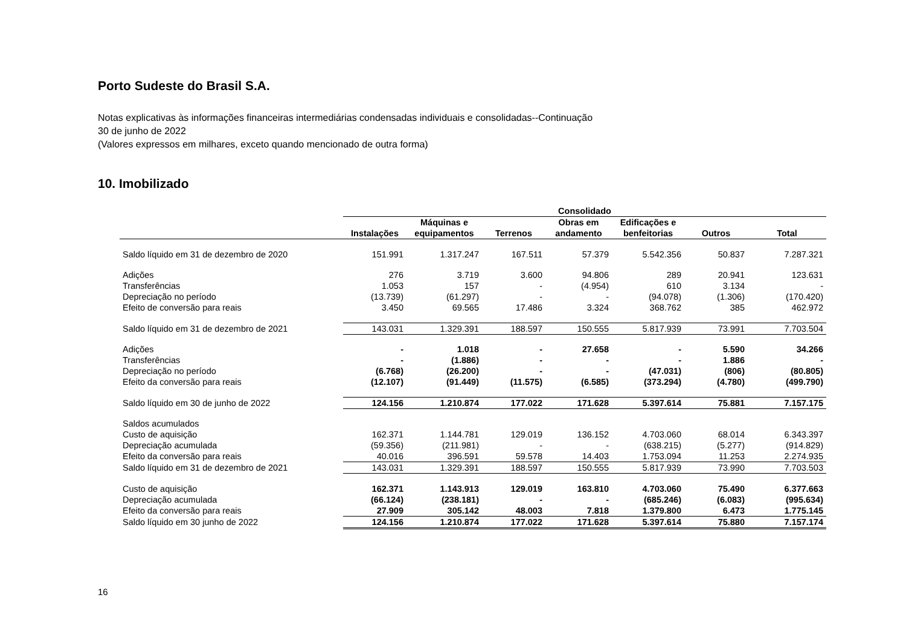Porto Sudeste do Brasil S.A.
Notas explicativas às informações financeiras intermediárias condensadas individuais e consolidadas--Continuação
30 de junho de 2022
(Valores expressos em milhares, exceto quando mencionado de outra forma)
10. Imobilizado
| | Consolidado | | | | | | |
| --- | --- | --- | --- | --- | --- | --- | --- |
| | Instalações | Máquinas e equipamentos | Terrenos | Obras em andamento | Edificações e benfeitorias | Outros | Total |
| Saldo líquido em 31 de dezembro de 2020 | 151.991 | 1.317.247 | 167.511 | 57.379 | 5.542.356 | 50.837 | 7.287.321 |
| Adições | 276 | 3.719 | 3.600 | 94.806 | 289 | 20.941 | 123.631 |
| Transferências | 1.053 | 157 | - | (4.954) | 610 | 3.134 | - |
| Depreciação no período | (13.739) | (61.297) | - | - | (94.078) | (1.306) | (170.420) |
| Efeito de conversão para reais | 3.450 | 69.565 | 17.486 | 3.324 | 368.762 | 385 | 462.972 |
| Saldo líquido em 31 de dezembro de 2021 | 143.031 | 1.329.391 | 188.597 | 150.555 | 5.817.939 | 73.991 | 7.703.504 |
| Adições | - | 1.018 | - | 27.658 | - | 5.590 | 34.266 |
| Transferências | - | (1.886) | - | - | - | 1.886 | - |
| Depreciação no período | (6.768) | (26.200) | - | - | (47.031) | (806) | (80.805) |
| Efeito da conversão para reais | (12.107) | (91.449) | (11.575) | (6.585) | (373.294) | (4.780) | (499.790) |
| Saldo líquido em 30 de junho de 2022 | 124.156 | 1.210.874 | 177.022 | 171.628 | 5.397.614 | 75.881 | 7.157.175 |
| Saldos acumulados | | | | | | | |
| Custo de aquisição | 162.371 | 1.144.781 | 129.019 | 136.152 | 4.703.060 | 68.014 | 6.343.397 |
| Depreciação acumulada | (59.356) | (211.981) | - | - | (638.215) | (5.277) | (914.829) |
| Efeito da conversão para reais | 40.016 | 396.591 | 59.578 | 14.403 | 1.753.094 | 11.253 | 2.274.935 |
| Saldo líquido em 31 de dezembro de 2021 | 143.031 | 1.329.391 | 188.597 | 150.555 | 5.817.939 | 73.990 | 7.703.503 |
| Custo de aquisição | 162.371 | 1.143.913 | 129.019 | 163.810 | 4.703.060 | 75.490 | 6.377.663 |
| Depreciação acumulada | (66.124) | (238.181) | - | - | (685.246) | (6.083) | (995.634) |
| Efeito da conversão para reais | 27.909 | 305.142 | 48.003 | 7.818 | 1.379.800 | 6.473 | 1.775.145 |
| Saldo líquido em 30 junho de 2022 | 124.156 | 1.210.874 | 177.022 | 171.628 | 5.397.614 | 75.880 | 7.157.174 |
16